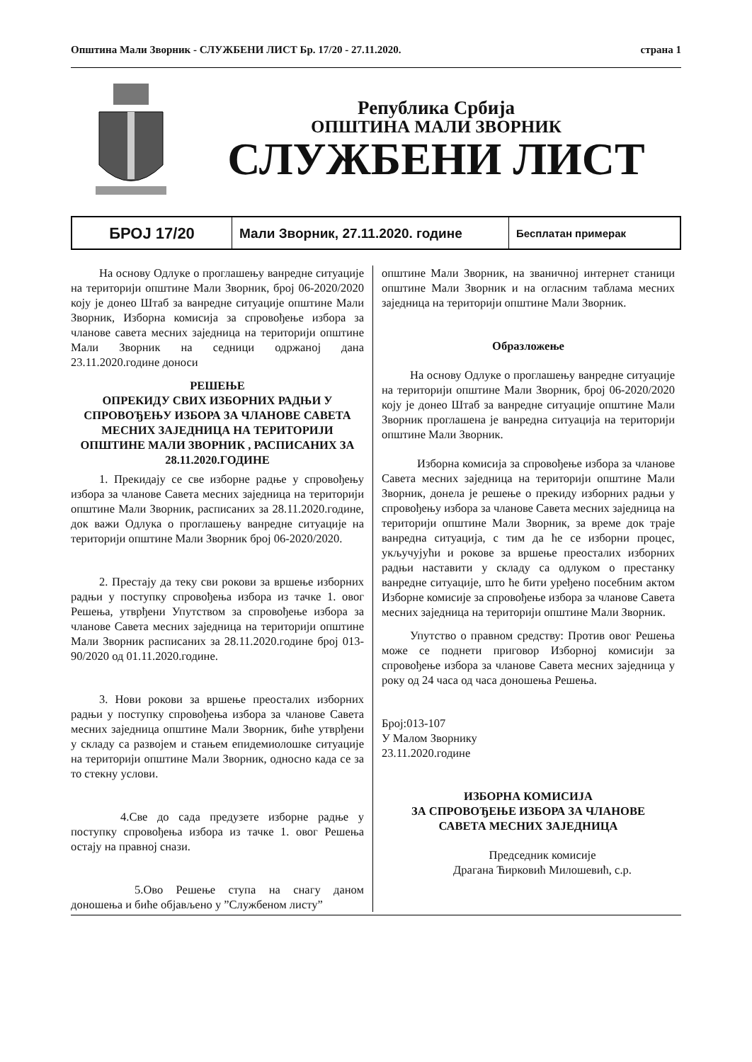Општина Мали Зворник - СЛУЖБЕНИ ЛИСТ Бр. 17/20 - 27.11.2020. страна 1
Република Србија
ОПШТИНА МАЛИ ЗВОРНИК
СЛУЖБЕНИ ЛИСТ
БРОЈ 17/20
Мали Зворник, 27.11.2020. године
Бесплатан примерак
На основу Одлуке о проглашењу ванредне ситуације на територији општине Мали Зворник, број 06-2020/2020 коју је донео Штаб за ванредне ситуације општине Мали Зворник, Изборна комисија за спровођење избора за чланове савета месних заједница на територији општине Мали Зворник на седници одржаној дана 23.11.2020.године доноси
РЕШЕЊЕ
ОПРЕКИДУ СВИХ ИЗБОРНИХ РАДЊИ У СПРОВОЂЕЊУ ИЗБОРА ЗА ЧЛАНОВЕ САВЕТА МЕСНИХ ЗАЈЕДНИЦА НА ТЕРИТОРИЈИ ОПШТИНЕ МАЛИ ЗВОРНИК , РАСПИСАНИХ ЗА 28.11.2020.ГОДИНЕ
1. Прекидају се све изборне радње у спровођењу избора за чланове Савета месних заједница на територији општине Мали Зворник, расписаних за 28.11.2020.године, док важи Одлука о проглашењу ванредне ситуације на територији општине Мали Зворник број 06-2020/2020.
2. Престају да теку сви рокови за вршење изборних радњи у поступку спровођења избора из тачке 1. овог Решења, утврђени Упутством за спровођење избора за чланове Савета месних заједница на територији општине Мали Зворник расписаних за 28.11.2020.године број 013-90/2020 од 01.11.2020.године.
3. Нови рокови за вршење преосталих изборних радњи у поступку спровођења избора за чланове Савета месних заједница општине Мали Зворник, биће утврђени у складу са развојем и стањем епидемиолошке ситуације на територији општине Мали Зворник, односно када се за то стекну услови.
4.Све до сада предузете изборне радње у поступку спровођења избора из тачке 1. овог Решења остају на правној снази.
5.Ово Решење ступа на снагу даном доношења и биће објављено у ”Службеном листу”
општине Мали Зворник, на званичној интернет станици општине Мали Зворник и на огласним таблама месних заједница на територији општине Мали Зворник.
Образложење
На основу Одлуке о проглашењу ванредне ситуације на територији општине Мали Зворник, број 06-2020/2020 коју је донео Штаб за ванредне ситуације општине Мали Зворник проглашена је ванредна ситуација на територији општине Мали Зворник.
Изборна комисија за спровођење избора за чланове Савета месних заједница на територији општине Мали Зворник, донела је решење о прекиду изборних радњи у спровођењу избора за чланове Савета месних заједница на територији општине Мали Зворник, за време док траје ванредна ситуација, с тим да ће се изборни процес, укључујући и рокове за вршење преосталих изборних радњи наставити у складу са одлуком о престанку ванредне ситуације, што ће бити уређено посебним актом Изборне комисије за спровођење избора за чланове Савета месних заједница на територији општине Мали Зворник.
Упутство о правном средству: Против овог Решења може се поднети приговор Изборној комисији за спровођење избора за чланове Савета месних заједница у року од 24 часа од часа доношења Решења.
Број:013-107
У Малом Зворнику
23.11.2020.године
ИЗБОРНА КОМИСИЈА
ЗА СПРОВОЂЕЊЕ ИЗБОРА ЗА ЧЛАНОВЕ
САВЕТА МЕСНИХ ЗАЈЕДНИЦА
Председник комисије
Драгана Ћирковић Милошевић, с.р.